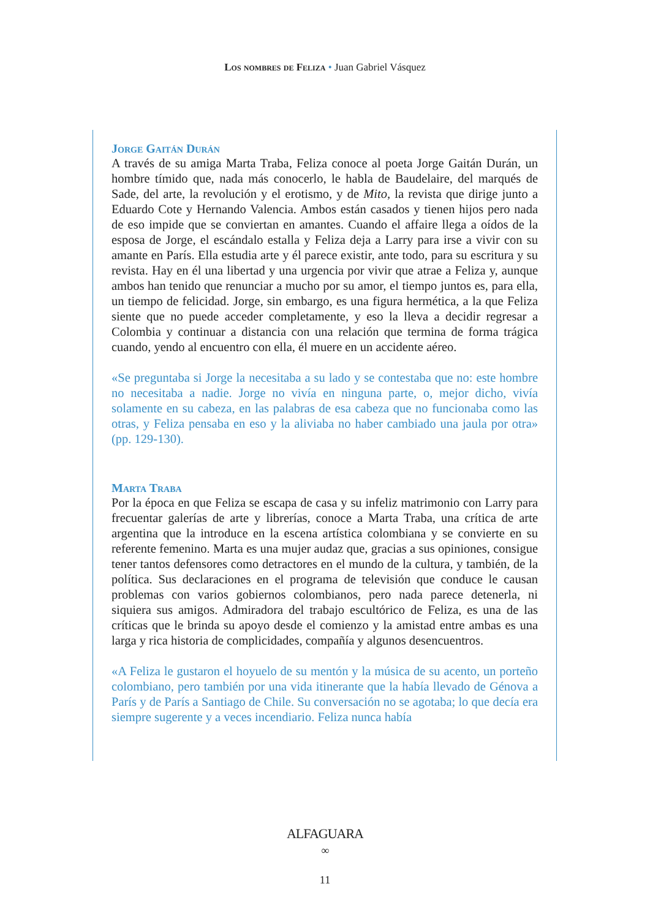Los nombres de Feliza • Juan Gabriel Vásquez
Jorge Gaitán Durán
A través de su amiga Marta Traba, Feliza conoce al poeta Jorge Gaitán Durán, un hombre tímido que, nada más conocerlo, le habla de Baudelaire, del marqués de Sade, del arte, la revolución y el erotismo, y de Mito, la revista que dirige junto a Eduardo Cote y Hernando Valencia. Ambos están casados y tienen hijos pero nada de eso impide que se conviertan en amantes. Cuando el affaire llega a oídos de la esposa de Jorge, el escándalo estalla y Feliza deja a Larry para irse a vivir con su amante en París. Ella estudia arte y él parece existir, ante todo, para su escritura y su revista. Hay en él una libertad y una urgencia por vivir que atrae a Feliza y, aunque ambos han tenido que renunciar a mucho por su amor, el tiempo juntos es, para ella, un tiempo de felicidad. Jorge, sin embargo, es una figura hermética, a la que Feliza siente que no puede acceder completamente, y eso la lleva a decidir regresar a Colombia y continuar a distancia con una relación que termina de forma trágica cuando, yendo al encuentro con ella, él muere en un accidente aéreo.
«Se preguntaba si Jorge la necesitaba a su lado y se contestaba que no: este hombre no necesitaba a nadie. Jorge no vivía en ninguna parte, o, mejor dicho, vivía solamente en su cabeza, en las palabras de esa cabeza que no funcionaba como las otras, y Feliza pensaba en eso y la aliviaba no haber cambiado una jaula por otra» (pp. 129-130).
Marta Traba
Por la época en que Feliza se escapa de casa y su infeliz matrimonio con Larry para frecuentar galerías de arte y librerías, conoce a Marta Traba, una crítica de arte argentina que la introduce en la escena artística colombiana y se convierte en su referente femenino. Marta es una mujer audaz que, gracias a sus opiniones, consigue tener tantos defensores como detractores en el mundo de la cultura, y también, de la política. Sus declaraciones en el programa de televisión que conduce le causan problemas con varios gobiernos colombianos, pero nada parece detenerla, ni siquiera sus amigos. Admiradora del trabajo escultórico de Feliza, es una de las críticas que le brinda su apoyo desde el comienzo y la amistad entre ambas es una larga y rica historia de complicidades, compañía y algunos desencuentros.
«A Feliza le gustaron el hoyuelo de su mentón y la música de su acento, un porteño colombiano, pero también por una vida itinerante que la había llevado de Génova a París y de París a Santiago de Chile. Su conversación no se agotaba; lo que decía era siempre sugerente y a veces incendiario. Feliza nunca había
ALFAGUARA
∞
11